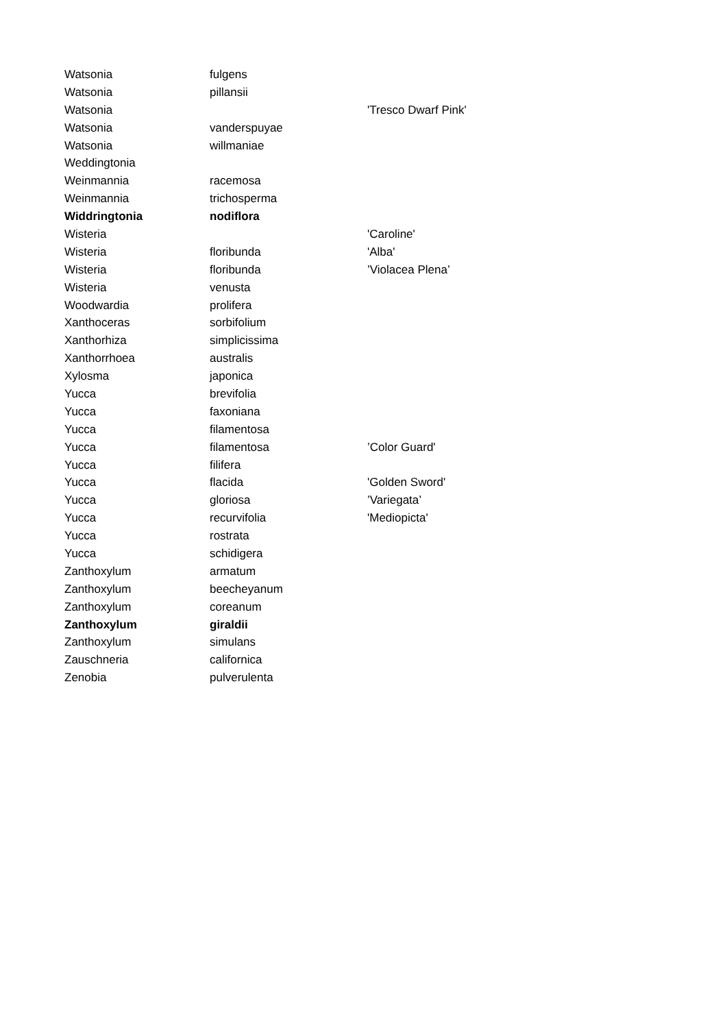| Watsonia | fulgens | |
| Watsonia | pillansii | |
| Watsonia | | 'Tresco Dwarf Pink' |
| Watsonia | vanderspuyae | |
| Watsonia | willmaniae | |
| Weddingtonia | | |
| Weinmannia | racemosa | |
| Weinmannia | trichosperma | |
| Widdringtonia | nodiflora | |
| Wisteria | | 'Caroline' |
| Wisteria | floribunda | 'Alba' |
| Wisteria | floribunda | ’Violacea Plena’ |
| Wisteria | venusta | |
| Woodwardia | prolifera | |
| Xanthoceras | sorbifolium | |
| Xanthorhiza | simplicissima | |
| Xanthorrhoea | australis | |
| Xylosma | japonica | |
| Yucca | brevifolia | |
| Yucca | faxoniana | |
| Yucca | filamentosa | |
| Yucca | filamentosa | ’Color Guard' |
| Yucca | filifera | |
| Yucca | flacida | 'Golden Sword' |
| Yucca | gloriosa | ’Variegata’ |
| Yucca | recurvifolia | 'Mediopicta' |
| Yucca | rostrata | |
| Yucca | schidigera | |
| Zanthoxylum | armatum | |
| Zanthoxylum | beecheyanum | |
| Zanthoxylum | coreanum | |
| Zanthoxylum | giraldii | |
| Zanthoxylum | simulans | |
| Zauschneria | californica | |
| Zenobia | pulverulenta | |